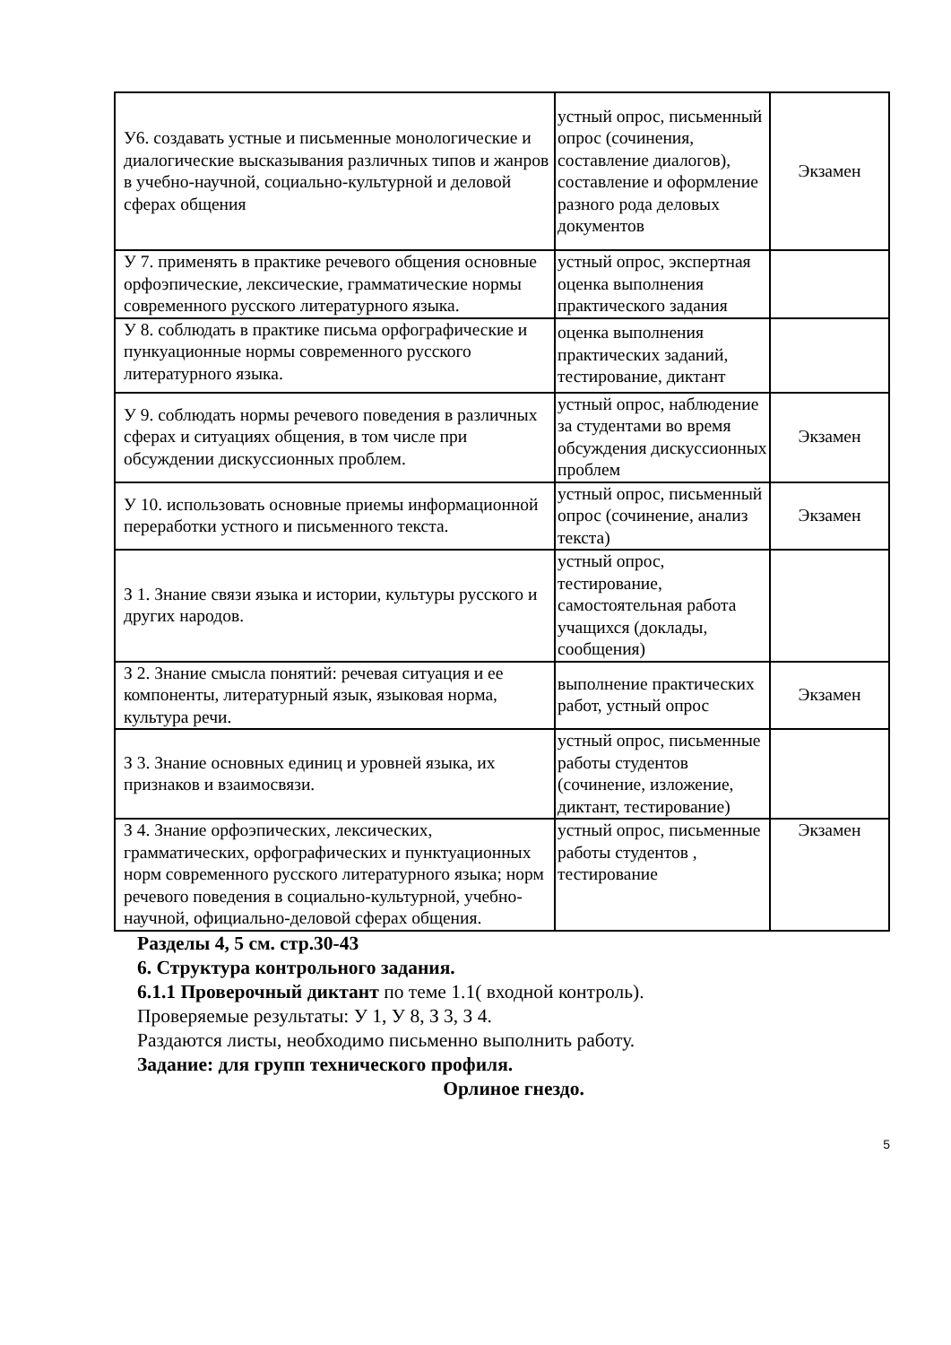| У6. создавать устные и письменные монологические и диалогические высказывания различных типов и жанров в учебно-научной, социально-культурной и деловой сферах общения | устный опрос, письменный опрос (сочинения, составление диалогов), составление и оформление разного рода деловых документов | Экзамен |
| У 7. применять в практике речевого общения основные орфоэпические, лексические, грамматические нормы современного русского литературного языка. | устный опрос, экспертная оценка выполнения практического задания | |
| У 8. соблюдать в практике письма орфографические и пункуационные нормы современного русского литературного языка. | оценка выполнения практических заданий, тестирование, диктант | |
| У 9. соблюдать нормы речевого поведения в различных сферах и ситуациях общения, в том числе при обсуждении дискуссионных проблем. | устный опрос, наблюдение за студентами во время обсуждения дискуссионных проблем | Экзамен |
| У 10. использовать основные приемы информационной переработки устного и письменного текста. | устный опрос, письменный опрос (сочинение, анализ текста) | Экзамен |
| З 1. Знание связи языка и истории, культуры русского и других народов. | устный опрос, тестирование, самостоятельная работа учащихся (доклады, сообщения) | |
| З 2. Знание смысла понятий: речевая ситуация и ее компоненты, литературный язык, языковая норма, культура речи. | выполнение практических работ, устный опрос | Экзамен |
| З 3. Знание основных единиц и уровней языка, их признаков и взаимосвязи. | устный опрос, письменные работы студентов (сочинение, изложение, диктант, тестирование) | |
| З 4. Знание орфоэпических, лексических, грамматических, орфографических и пунктуационных норм современного русского литературного языка; норм речевого поведения в социально-культурной, учебно-научной, официально-деловой сферах общения. | устный опрос, письменные работы студентов , тестирование | Экзамен |
Разделы 4, 5 см. стр.30-43
6. Структура контрольного задания.
6.1.1 Проверочный диктант по теме 1.1( входной контроль).
Проверяемые результаты: У 1, У 8, З 3, З 4.
Раздаются листы, необходимо письменно выполнить работу.
Задание: для групп технического профиля.
Орлиное гнездо.
5